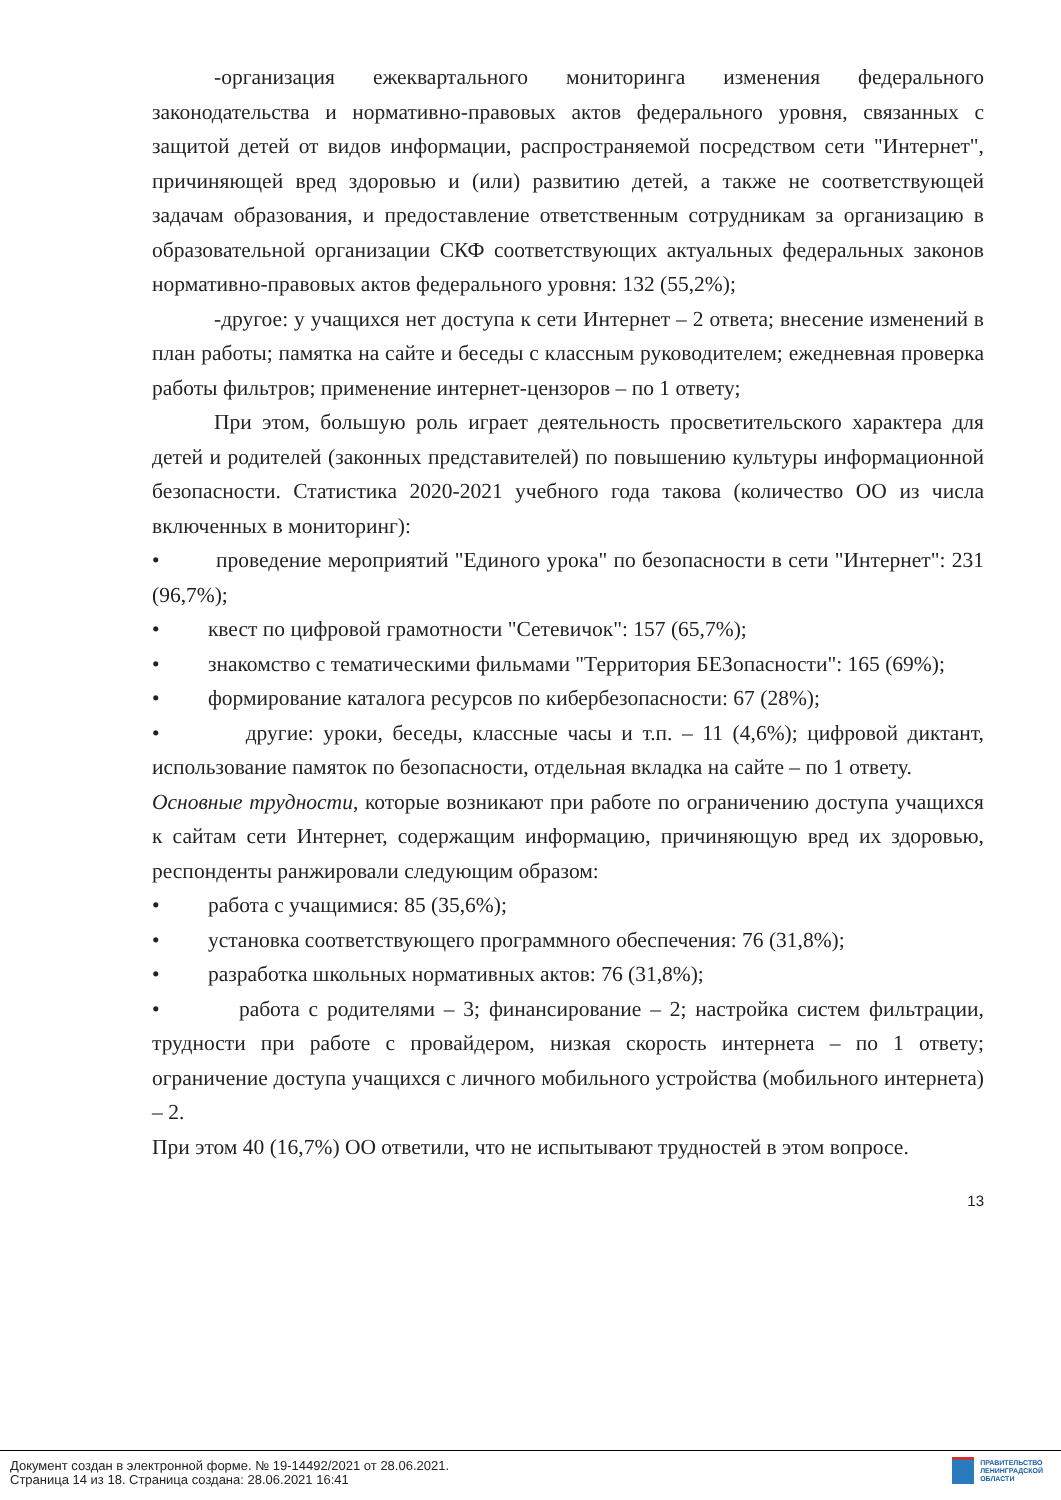-организация ежеквартального мониторинга изменения федерального законодательства и нормативно-правовых актов федерального уровня, связанных с защитой детей от видов информации, распространяемой посредством сети "Интернет", причиняющей вред здоровью и (или) развитию детей, а также не соответствующей задачам образования, и предоставление ответственным сотрудникам за организацию в образовательной организации СКФ соответствующих актуальных федеральных законов нормативно-правовых актов федерального уровня: 132 (55,2%);
-другое: у учащихся нет доступа к сети Интернет – 2 ответа; внесение изменений в план работы; памятка на сайте и беседы с классным руководителем; ежедневная проверка работы фильтров; применение интернет-цензоров – по 1 ответу;
При этом, большую роль играет деятельность просветительского характера для детей и родителей (законных представителей) по повышению культуры информационной безопасности. Статистика 2020-2021 учебного года такова (количество ОО из числа включенных в мониторинг):
• проведение мероприятий "Единого урока" по безопасности в сети "Интернет": 231 (96,7%);
• квест по цифровой грамотности "Сетевичок": 157 (65,7%);
• знакомство с тематическими фильмами "Территория БЕЗопасности": 165 (69%);
• формирование каталога ресурсов по кибербезопасности: 67 (28%);
• другие: уроки, беседы, классные часы и т.п. – 11 (4,6%); цифровой диктант, использование памяток по безопасности, отдельная вкладка на сайте – по 1 ответу.
Основные трудности, которые возникают при работе по ограничению доступа учащихся к сайтам сети Интернет, содержащим информацию, причиняющую вред их здоровью, респонденты ранжировали следующим образом:
• работа с учащимися: 85 (35,6%);
• установка соответствующего программного обеспечения: 76 (31,8%);
• разработка школьных нормативных актов: 76 (31,8%);
• работа с родителями – 3; финансирование – 2; настройка систем фильтрации, трудности при работе с провайдером, низкая скорость интернета – по 1 ответу; ограничение доступа учащихся с личного мобильного устройства (мобильного интернета) – 2.
При этом 40 (16,7%) ОО ответили, что не испытывают трудностей в этом вопросе.
13
Документ создан в электронной форме. № 19-14492/2021 от 28.06.2021.
Страница 14 из 18. Страница создана: 28.06.2021 16:41
ПРАВИТЕЛЬСТВО
ЛЕНИНГРАДСКОЙ
ОБЛАСТИ